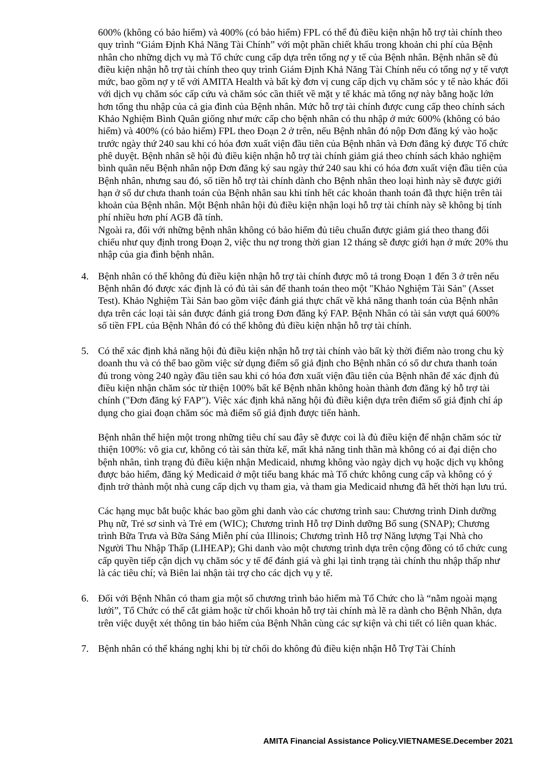600% (không có bảo hiểm) và 400% (có bảo hiểm) FPL có thể đủ điều kiện nhận hỗ trợ tài chính theo quy trình “Giám Định Khả Năng Tài Chính” với một phần chiết khấu trong khoản chi phí của Bệnh nhân cho những dịch vụ mà Tổ chức cung cấp dựa trên tổng nợ y tế của Bệnh nhân. Bệnh nhân sẽ đủ điều kiện nhận hỗ trợ tài chính theo quy trình Giám Định Khả Năng Tài Chính nếu có tổng nợ y tế vượt mức, bao gồm nợ y tế với AMITA Health và bất kỳ đơn vị cung cấp dịch vụ chăm sóc y tế nào khác đối với dịch vụ chăm sóc cấp cứu và chăm sóc cần thiết về mặt y tế khác mà tổng nợ này bằng hoặc lớn hơn tổng thu nhập của cả gia đình của Bệnh nhân. Mức hỗ trợ tài chính được cung cấp theo chính sách Khảo Nghiệm Bình Quân giống như mức cấp cho bệnh nhân có thu nhập ở mức 600% (không có bảo hiểm) và 400% (có bảo hiểm) FPL theo Đoạn 2 ở trên, nếu Bệnh nhân đó nộp Đơn đăng ký vào hoặc trước ngày thứ 240 sau khi có hóa đơn xuất viện đầu tiên của Bệnh nhân và Đơn đăng ký được Tổ chức phê duyệt. Bệnh nhân sẽ hội đủ điều kiện nhận hỗ trợ tài chính giảm giá theo chính sách khảo nghiệm bình quân nếu Bệnh nhân nộp Đơn đăng ký sau ngày thứ 240 sau khi có hóa đơn xuất viện đầu tiên của Bệnh nhân, nhưng sau đó, số tiền hỗ trợ tài chính dành cho Bệnh nhân theo loại hình này sẽ được giới hạn ở số dư chưa thanh toán của Bệnh nhân sau khi tính hết các khoản thanh toán đã thực hiện trên tài khoản của Bệnh nhân. Một Bệnh nhân hội đủ điều kiện nhận loại hỗ trợ tài chính này sẽ không bị tính phí nhiều hơn phí AGB đã tính.
Ngoài ra, đối với những bệnh nhân không có bảo hiểm đủ tiêu chuẩn được giảm giá theo thang đối chiếu như quy định trong Đoạn 2, việc thu nợ trong thời gian 12 tháng sẽ được giới hạn ở mức 20% thu nhập của gia đình bệnh nhân.
4. Bệnh nhân có thể không đủ điều kiện nhận hỗ trợ tài chính được mô tả trong Đoạn 1 đến 3 ở trên nếu Bệnh nhân đó được xác định là có đủ tài sản để thanh toán theo một "Khảo Nghiệm Tài Sản" (Asset Test). Khảo Nghiệm Tài Sản bao gồm việc đánh giá thực chất về khả năng thanh toán của Bệnh nhân dựa trên các loại tài sản được đánh giá trong Đơn đăng ký FAP. Bệnh Nhân có tài sản vượt quá 600% số tiền FPL của Bệnh Nhân đó có thể không đủ điều kiện nhận hỗ trợ tài chính.
5. Có thể xác định khả năng hội đủ điều kiện nhận hỗ trợ tài chính vào bất kỳ thời điểm nào trong chu kỳ doanh thu và có thể bao gồm việc sử dụng điểm số giả định cho Bệnh nhân có số dư chưa thanh toán đủ trong vòng 240 ngày đầu tiên sau khi có hóa đơn xuất viện đầu tiên của Bệnh nhân để xác định đủ điều kiện nhận chăm sóc từ thiện 100% bất kể Bệnh nhân không hoàn thành đơn đăng ký hỗ trợ tài chính ("Đơn đăng ký FAP"). Việc xác định khả năng hội đủ điều kiện dựa trên điểm số giả định chỉ áp dụng cho giai đoạn chăm sóc mà điểm số giả định được tiến hành.
Bệnh nhân thể hiện một trong những tiêu chí sau đây sẽ được coi là đủ điều kiện để nhận chăm sóc từ thiện 100%: vô gia cư, không có tài sản thừa kế, mất khả năng tinh thần mà không có ai đại diện cho bệnh nhân, tình trạng đủ điều kiện nhận Medicaid, nhưng không vào ngày dịch vụ hoặc dịch vụ không được bảo hiểm, đăng ký Medicaid ở một tiểu bang khác mà Tổ chức không cung cấp và không có ý định trở thành một nhà cung cấp dịch vụ tham gia, và tham gia Medicaid nhưng đã hết thời hạn lưu trú.
Các hạng mục bắt buộc khác bao gồm ghi danh vào các chương trình sau: Chương trình Dinh dưỡng Phụ nữ, Trẻ sơ sinh và Trẻ em (WIC); Chương trình Hỗ trợ Dinh dưỡng Bổ sung (SNAP); Chương trình Bữa Trưa và Bữa Sáng Miễn phí của Illinois; Chương trình Hỗ trợ Năng lượng Tại Nhà cho Người Thu Nhập Thấp (LIHEAP); Ghi danh vào một chương trình dựa trên cộng đồng có tổ chức cung cấp quyền tiếp cận dịch vụ chăm sóc y tế để đánh giá và ghi lại tình trạng tài chính thu nhập thấp như là các tiêu chí; và Biên lai nhận tài trợ cho các dịch vụ y tế.
6. Đối với Bệnh Nhân có tham gia một số chương trình bảo hiểm mà Tổ Chức cho là “nằm ngoài mạng lưới”, Tổ Chức có thể cắt giảm hoặc từ chối khoản hỗ trợ tài chính mà lẽ ra dành cho Bệnh Nhân, dựa trên việc duyệt xét thông tin bảo hiểm của Bệnh Nhân cùng các sự kiện và chi tiết có liên quan khác.
7. Bệnh nhân có thể kháng nghị khi bị từ chối do không đủ điều kiện nhận Hỗ Trợ Tài Chính
AMITA Financial Assistance Policy.VIETNAMESE.December 2021